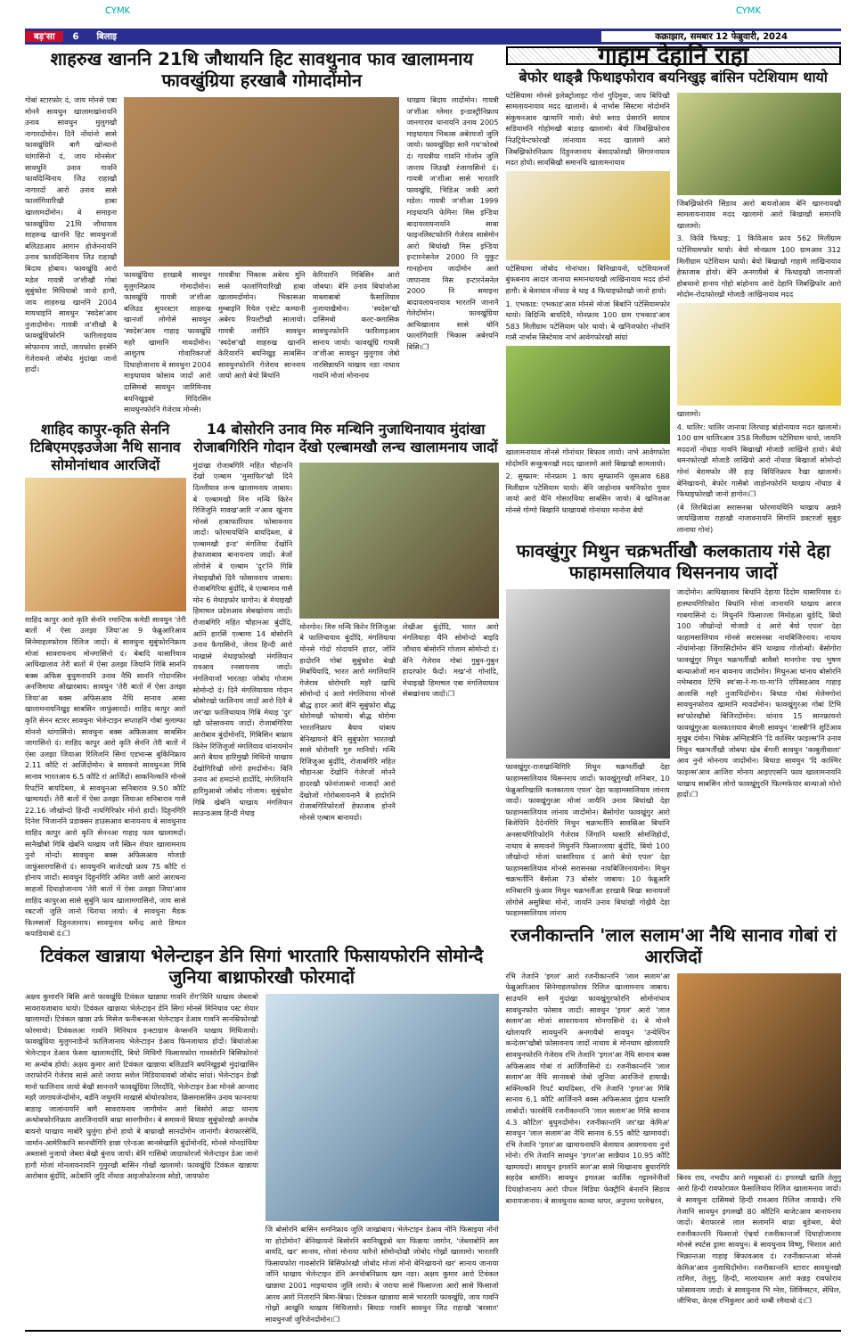CYMK CYMK
बड़'सा 6 बिलाइ कक्राझार, समबार 12 फेब्रुवारी, 2024
शाहरुख खाननि 21थि जौथायनि हिट सावथुनाव फाव खालामनाय फावखुंग्रिया हरखाबै गोमादोंमोन
गोबां स्टारफोर दं, जाय मोनसे एबा मोननै सावथुन खालामखांनायनि उनाव सावथुन मुलुगखौ नागारदोंमोन। दिनै नोंथांनो सासे फावखुंग्रिनि बागै खोन्थानो थांगासिनो दं, जाय मोनसेल' सावथुनि उनाव गावनि फावदिन्थिनाय जिउ राहाखौ नागारदों आरो उनाव सासे फालांगियारिखौ हाबा खालामदोंमोन। बे समाइना फावखुंग्रिया 21थि जौथायाव शाहरुख खाननि हिट सावथुनजों बलिउडआव आगान होजेननायनि उनाव फावदिन्थिनाय जिउ राहाखौ बिदाय होबाय। फावखुंग्रि आरो मडेल गायत्री ज'शीखौ गोबां सुबुंफोरा मिथियाबो जानो हागौ, जाय शाहरुख खाननि 2004 मायथाइनि सावथुन 'स्वदेस'आव नुजादोंमोन। गायत्री ज'शीखौ बै फावखुंग्रिफोरनि फारिलाइयाव सोफानाय जादों, जायफोरा हरसेनि गेजेरावनो जोबोद मुंदांखा जानो हादों।
फावखुंग्रिया हरखाबै सावथुन मुलुगनिफ्राय गोमादोंमोन। फावखुंग्रि गायत्री ज'शीआ बलिउड सुपरस्टार शाहरुख खानजों लोगोसे सावथुन 'स्वदेस'आव गाहाइ फावखुंग्रि महरै खामानि मावदोंमोन। आशुतष गोवारिकरजों दिथाहोजानाय बे सावथुना 2004 माइथायाव फोसाव जादों आरो दासिमबो सावथुन जारिमिनाव बयनिखुइबो गिदिरसिन सावथुनफोरनि गेजेराव मोनसे।
गायत्रीया भिकास अबेरय मुंनि सासे फालांगियारिखौ हाबा खालामदोंमोन। भिकासआ मुम्बाइनि रियेल एस्टेट कम्पानी अबेरय रियल्टीखौ सालायो। गायत्री जशीनि सावथुन 'स्वदेस'खौ शाहरुख खाननि केरियारनि बयनिखुइ साबसिन सावथुनफोरनि गेजेराव साननाय जायो आरो बेयो बिथांनि
केरियारनि गिबिसिन आरो जोबथा। बेनि उनाव बिथांजोआ माब्लाबाबो फैसालियाव नुजायाखैमोन। 'स्वदेस'खौ दासिमबो कल्ट-क्लासिक सावथुनफोरनि फारिलाइआव सानाय जायो। फावखुंग्रि गायत्री ज'शीआ सावथुन मुलुगाव जेबो नारसिन्नायनि थाखाय नङा नाथाय गावनि मोजां मोनानाय
थाखाय बिदाय लादोंमोन। गायत्री ज'शीआ ग्लेमार इन्डास्ट्रीनिफ्राय जानगाराव थानायनि उनाव 2005 माइथायाव भिकास अबेरयजों जुलि जायो। फावखुंग्रिहा सानै गथ'फोरबो दं। गायत्रीया गावनि गोजोन जुलि जानाय जिउखौ रंजागासिनो दं। गायत्री ज'शीआ सासे भारतारि फावखुंग्रि, भिडिअ जकी आरो मडेल। गायत्री ज'शीआ 1999 माइथायनि फेमिना मिस इन्डिया बादायलायनायनि साबा फाइनलिस्टफोरनि गेजेराव सासेमोन आरो बिथांखौ मिस इन्डिया इन्टारनेसनेल 2000 नि मुकुट गानहोनाय जादोंमोन आरो जापानाव मिस इन्टारनेसनेल 2000 नि समाइना बादायलायनायाव भारतनि जानानै गेलेदोंमोन। फावखुंग्रिया आथिखालाव सासे धोनि फालांगियारि भिकास अबेरयनि बिसि।❐
शाहिद कापुर-कृति सेननि टिबिएमएइउजेआ नैथि सानाव सोमोनांथाव आरजिदों
शाहिद कापुर आरो कृति सेननि रमान्टिक कमेडी सावथुन 'तेरी बातों में ऐसा उलझा जिया'आ 9 फेब्रुआरिआव सिनेमाहलफोराव रिलिज जादों। बे सावथुना सुबुंफोरनिफ्राय मोजां सावरायनाय मोनगासिनो दं। बेबादि थासारियाव आथिखालाव तेरी बातों में ऐसा उलझा जियानि गिबि साननि बक्स अफिस बुथुमनायनि उनाव नैथि साननि गोदानसिन अनजिमाया ओंखारबाय। सावथुन 'तेरी बातों में ऐसा उलझा जिया'आ बक्स अफिसआव नैथि सानाव आसा खालामनायनिखुइ साबसिन जाफुंसारदों। शाहिद कापुर आरो कृति सेनन स्टारर सावथुना भेलेन्टाइन सप्ताहनि गोबां मुलाम्फा मोननो थांगासिनो। सावथुना बक्स अफिसआव साबसिन जागासिनो दं। शाहिद कापुर आरो कृति सेननि तेरी बातों में ऐसा उलझा जियाआ रिलिजनि सिगां एडभान्स बुकिंनिफ्राय 2.11 कौटि रां आर्जिदोंमोन। बे समावनो सावथुनआ गिबि सानाव भारतआव 6.5 कौटि रां आर्जिदों। साकनिल्कनि मोनसे रिपर्टनि बायदिब्ला, बे सावथुनआ सनिबाराव 9.50 कौटि खामायदों। तेरी बातों में ऐसा उलझा जियाआ शनिबाराव गासै 22.16 जौखोन्दो हिन्दी नायगिरिफोर मोनो हादों। दिहुनगिरि दिनेश भिजाननि प्रडाक्सन हाउसआव बानायनाय बे सावथुनाव शाहिद कापुर आरो कृति सेननआ गाहाइ फाव खालामदों। सानैखौबो गिबि खेबनि थाखाय जयै स्क्रिन शेयार खालामनाय नुनो मोन्दों। सावथुना बक्स अफिसआव मोजाङै जाफुंसारगासिनो दं। सावथुननि बाजेटखौ फ्राय 75 कौटि रां होनाय जादों। सावथुन दिहुनगिरि अमित जशी आरो आराधना साहजों दिथाहोजानाय 'तेरी बातों में ऐसा उलझा जिया'आव शाहिद कापुरआ सासे सुबुंनि फाव खालामगासिनो, जाय सासे रबटजों जुलि जानो थिराथा लायो। बे सावथुना मैडक फिल्म्सजों दिहुनजानाय। सावथुनाव धर्मेन्द्र आरो डिम्पल कपाडियाबो दं।❐
14 बोसोरनि उनाव मिरु मन्थिनि नुजाथिनायाव मुंदांखा रोजाबगिरिनि गोदान देंखो एल्बामखौ लन्च खालामनाय जादों
मुंदांखा रोजाबगिरि महित चौहाननि देंखो एल्बाम 'मुसाफिर'खौ दिनै दिल्लीयाव लन्च खालामनाय जाबाय। बे एल्बामखौ मिरु मन्थि किरेन रिजिजुनि मावख'आरि न'आव खुंनाय मोनसे हाबाफारियाव फोसावनाय जादों। फोरमायथिनि बायदिब्ला, बे एल्बामखौ इन्ड' मंगलिया देंखोनि हेफाजाबाव बानायनाय जादों। बेजों लोगोसे बे एल्बाम 'दुर'नि गिबि मेथाइखौबो दिनै फोसावनाय जाबाय। रोजाबगिरिया बुंदोंदि, बे एल्बामाव गासै मोन 6 मेथाइफोर थागोन। बे मेथाइखौ हिमाचल प्रदेशआव सेबखांनाय जादों। रोजाबगिरि महित चौहानआ बुंदोंदि, आंनि हारसिं एल्बामा 14 बोसोरनि उनाव फैगासिनो, जेराव हिन्दी आरो माखासे मेथाइफोरखौ मंगलियान रावआव रनसायनाय जादों। मंगलियाजों भारतहा जोबोद गोजाम सोमोन्दो दं। दिनै मंगलियायाव गोदान बोसोरखो फालिनाय जादों आरो दिनै बे जर'खा फालिथायाव गिबि मेथाइ 'दुर' खौ फोसावनाय जादों। रोजाबगिरिया आरोबाव बुंदोंमोनदि, गिबिसिन बाथ्राय किरेन रिजिजुजों मंगलियाव थांनायमोन आरो बैयाव हारिमुखौ मिथिनो थाखाय देंखोगिरिखौ लोगो हमदोंमोन। बिनि उनाव आं हमदांनो हादोंदि, मंगलियानि हारिमुआबो जोबोद गोजाम। सुबुंफोरा गिबि खेबनि थाखाय मंगलियान साउन्डआव हिन्दी मेथाइ
मोनगोन। मिरु मन्थि किरेन रिजिजुआ बे फालिथायाव बुंदोंदि, मंगलियाया मोनसे गोदो गोदायनि हादर, जोंनि हादोरनि गोबां सुबुंफोरा बेखौ मिबथियादि, भारत आरो मंगलियानि गेजेराव धोरोमारि महरै खाथि सोमोन्दो दं आरो मंगलियाया मोनसे बौद्ध हादर आरो बैनि सुबुंफोरा बौद्ध धोरोमखौ फोथायो। बौद्ध धोरोमा भारतनिफ्राय बैयाव थांबाय बेनिखायनो बैनि सुबुंफोरा भारतखौ सासे धोरोमारि गुरु मानियो। मन्थि रिजिजुआ बुंदोंदि, रोजाबगिरि महित चौहानआ देंखोनि गेजेरजों मोननै हादरखौ फोनांजाबनो नाजादों आरो देंखोजों गोरोबलायनानै बै हादोरनि रोजाबगिरिफोरजों हेफाजाब होननै मोनसे एल्बाम बानायदों।
लेखीआ बुंदोंदि, भारत आरो मंगलियाहा थैनि सोमोन्दो बाइदि जौथाय बोसोरनि गोजाम सोमोन्दो दं। बेनि गेजेराव गोबां गुबुन-गुबुन हादरफोर फैदों। मख'नो गोनांदि, मेथाइखौ हिमाचल एबा मंगलियायाव सेबखांनाय जादों।❐
टिवंकल खान्नाया भेलेन्टाइन डेनि सिगां भारतारि फिसायफोरनि सोमोन्दै जुनिया बाथ्राफोरखौ फोरमादों
अक्षय कुमारनि बिसि आरो फावखुंग्रि टिवंकल खान्नाया गावनि रोंग'थिनि थाखाय जेब्लाबो सावरायजाबाय थायो। टिवंकल खान्नाया भेलेन्टाइन डेनि सिगां मोनसे मिनिथाव पस्ट शेयार खालामदों। टिवंकल खान्ना उर्फ मिसेज फनीबन्सआ भेलेन्टाइन डेआव गावनि सानस्रिफोरखौ फोरमायो। टिवंकलआ गावनि मिनिथाव इन्स्टाग्राम केप्सननि थाखाय मिथिजायो। फावखुंग्रिया मुलुगनाङैनो फालिजानाय भेलेन्टाइन डेआव फिनजाथाय होदों। बिथांजोआ भेलेन्टाइन डेआव फेस्ला खालामदोंदि, बियो मिथिगौ फिसायफोरा गावसोरनि बिसिफोरनो मा अन्थोब होयो। अक्षय कुमार आरो टिवंकल खान्नाया बलिउडनि बयनिखुइबो मुंदांखासिन जराफोरनि गेजेराव सासे आरो जराया सशेल मिडियायावबो जोबोद सांग्रां। भेलेन्टाइन डेखौ मानो फालिनाय जायो बेखौ साननानै फावखुंग्रिया लिरदोंदि, भेलेन्टाइन डेआ मोनसे आन्जाद महरै जागायजेन्दोंमोन, बर्डनि जथुमनि माखासे बोथोरफोराव, क्रिसमाससिन उनाव फाननाया बाङाइ जालांनायनि बागै सावरायनाय जागौमोन आरो बिसोरो आद्रा थानाय अन्थोबफोरनिफ्राय आरजिनायनि बाथ्रा सानगौमोन। बे समावनो बिथाङ सुबुंफोरखौ अनथोब बायनो थाखाय माबोरै थुलुंगा होनो हायो बे बाथ्राखौ सानदोंमोन जानांगौ। बेराफारसेथिं, जार्मान-आमेरिकानि सानथौगिरि हान्ना एरेन्डआ सानसेखालि बुंदोंमोनदि, मोनसे मोनदांथिया अब्लासो नुजायो जेब्ला बेखौ बुंनाय जायो। बेनि गासिबो जाग्राफोरजों भेलेन्टाइन डेआ जानो हागौ मोजां मोनलायनायनि गुमुरखौ बासिन गोखों खालामो। फावखुंग्रि टिवंकल खान्नाया आरोबाव बुंदोंदि, अदेबानि जुदि नोंथाङ आइजोफोरनाव सोडो, जायफोरा
जि बोसोरनि बासिन समनिफ्राय जुलि जाखांबाय। भेलेन्टाइन डेआव नोंनि फिसाइया नोंनो मा होदोंमोन? बेनिखायनो बिसोरनि बयनिखुइबो थार फिन्नाया जागोन, 'जेब्लाबोनि सम बायदि, खर' सानाय, मोजां मोनाया थारैनो सोमोन्दोखौ जोबोद गोख्रों खालामो। भारतारि फिसायफोरा गावसोरनि बिसिफोरखौ जोबोद मोजां मोनो बेनिखायनो खर' सानाय जानाया जोंनि थाखाय भेलेन्टाइन डेनि अनथोबनिफ्राय खम नङा। अक्षय कुमार आरो टिवंकल खान्नाया 2001 माइथायाव जुलि लायो। बे जराया सासे फिसाज्ला आरो सासे फिसाजो आरव आरो नितारानि बिमा-बिफा। टिवंकल खान्नाया सासे भारतारि फावखुंग्रि, जाय गावनि गोख्रों आखुनि थाखाय मिथिजायो। बिथाङ गावनि सावथुन जिउ राहाखौ 'बरसात' सावथुनजों जुरिजेनदोंमोन।❐
गाहाम देहानि राहा
बेफोर थाङ्ब्रै फिथाइफोराव बयनिखुइ बांसिन पटेशियाम थायो
पटेसियामा मोनसे इलेक्ट्रोलाइट गोनां गुदिमुवा, जाय बिपिखौ सामलायनायाव मदद खालामो। बे नार्भास सिस्टमा मोदोमनि संकुचनआव खामानि मावो। बेयो ब्लाड प्रेसारनि सायाव सडियामनि गोहोमखौ बाङाइ खालामो। बेयो जिबख्रिफोराव निउट्रियेन्टफोरखौ लांनायाव मदद खालामो आरो जिबख्रिफोरनिफ्राय दिहुनजानाय बेसादफोरखौ सिगारनायाव मदत होयो। सावस्रिखौ समानथि खालामनायाव
पटेसियामा जोबोद गोनांथार। बिनिखायनो, पटेशियामजों बुंफबनाय आदार जानाया समानथायखौ लाखिनायाव मदद होनो हागौ। बे बेलायाव नोंथाङ बे थाइ 4 फिथाइफोरखौ जानो हायो।
1. एभकाड: एभकाड'आव मोनसे मोजां बिबांनि पटेसियामफोर थायो। बिदिन्थि बायदियै, मोनफ्राय 100 ग्राम एभकाड'आव 583 मिलीग्राम पटेसियाम फोर थायो। बे खनिजफोरा नोंथांनि गासै नार्भास सिस्टेमाव नार्भ आवेगफोरखौ सांग्रां
खालामनायाव मोनसे गोनांथार बिफाव लायो। नार्भ आवेगफोरा मोदोमनि सन्कुचनखौ मदद खालामो आरो बिखाखौ सामलायो।
2. सुम्फ्राम: मोनफ्राम 1 काप सुम्फ्रामनि जुसआव 688 मिलीग्राम पटेसियाम थायो। बेनि जाहोनाव धमनिफोरा गुवार जायो आरो थैनि गोसारथिया साबसिन जायो। बे खनिजआ मोनसे गोग्गो बिखानि थाखायबो गोनांथार मानोना बेयो
जिबख्रिफोरनि सिङाव आरो बायजोआव बेनि खारनायखौ सामलायनायाव मदद खालामो आरो बिखाखौ समानथि खालामो।
3. किवि फिथाइ: 1 किविआव फ्राय 562 मिलीग्राम पटेशियामफोर थायो। बेयो मोनफ्राम 100 ग्रामआव 312 मिलीग्राम पटेशियाम थायो। बेयो बिखाखौ गाहामै लाखिनायाव हेफाजाब होयो। बेनि अनगायैबो बे फिथाइखौ जानायजों होबथानो हानाय गोहो बांहोनाय आरो देहानि जिबख्रिफोर आरो मोदोम-रोदाफोरखौ मोजाङै लाखिनायाव मदद
खालामो।
4. थालिर: थालिर जानाया लिरथाइ बांहोनायाव मदत खालामो। 100 ग्राम थालिरआव 358 मिलीग्राम पटेशियाम थायो, जायनि मददजों नोंथाङ गावनि बिखाखौ मोजाङै लाखिनो हायो। बेयो धमनफोरखौ मोजाङै लाखियो आरो नोंथाङ बिखाजों सोमोन्दो गोनां बेरामफोर जैरै हाइ बिपिनिफ्राय रैखा खालामो। बेनिखायनो, बेफोर गासैबो जाहोनफोरनि थाखाय नोंथाङ बे फिथाइफोरखौ जानो हागोन।❐
(बे लिरबिदांआ सरासनस्रा फोरमायथिनि थाखाय अन्नानै जायखिजाया राहाखौ नाजावनायनि सिगांनि डक्टरजों सुबुङ लानाया गोनां)
फावखुंगुर मिथुन चक्रभर्तीखौ कलकाताय गंसे देहा फाहामसालियाव थिसननाय जादों
फावखुंगुर-राजखान्थिगिरि मिथुन चक्रभर्तीखौ देहा फाहामसालियाव थिसननाय जादों। फावखुंगुरखौ शनिबार, 10 फेब्रुआरिखालि कलकाताय एपल' देहा फाहामसालियाव लांनाय जादों। फावखुंगुरआ मोजां जायैनि उनाव बिथांखौ देहा फाहामसालियाव लांनाय जादोंमोन। बैसोगोरा फावखुंगुर आरो बिजेपिनि दैदेनगिरि मिथुन चक्रभर्तीनि सावस्रिआ बिथांनि अनसायगिरिफोरनि गेजेराव जिंगानि थासारि सोमजिहोदों, नाथाय बे समावनो मिथुननि फिसाज्लाया बुंदोंदि, बियो 100 जौखोन्दो मोजां थासारियाव दं आरो बेयो एपल' देहा फाहामसालियाव मोनसे सरासनस्रा नायबिजिरनायमोन। मिथुन चक्रभर्तीनि बैसोआ 73 बोसोर जाबाय। 10 फेब्रुआरि शनिबारनि फुंआव मिथुन चक्रभर्तीआ हरखाबै बिखा सानायजों लोगोसे असुबिधा मोनो, जायनि उनाव बिथांखौ गोख्रैयै देहा फाहामसालियाव लांनाय
जादोंमोन। आथिखालाव बिथांनि देहाया दिदोम थासारियाव दं। हास्थायगिरिफोरा बिथांनि मोजां जानायनि थाखाय आरज गाबगासिनो दं। मिथुननि फिसाज्ला मिमोहआ बुङेदि, बियो 100 जौखोन्दो मोजाङै दं आरो बेयो एपल' देहा फाहामसालियाव मोनसे सरासनस्रा नायबिजिरनाय। नाथाय नोंथांमोनहा जिंगासिदोंमोन बेनि थाखाय गोजोन्थों। बैसोगोरा फावखुंगुर मिथुन चक्रभर्तीखौ बावैसो मानगोना पद्म भुषण बान्थाओजों मान बावनाय जादोंमोन। मिथुनआ थांनाय बोसोरनि नभेम्बराव टिभि स्व'सा-रे-गा-पा-मा'नि एपिसडआव गाहाइ आलासि महरै नुजाथिदोंमोन। बिथाङ गोबां मेलेमगोनां सावथुनफोराव खामानि मावदोंमोन। फावखुंगुरआ गोबां टिभि स्व'फोरखौबो बिजिरदोंमोन। थांनाय 15 सानफ्रायनो फावखुंगुरआ कलकातायाव बेंगली सावथुन 'शास्त्री'नि शुटिंआव मुखुब दंमोन। भिबेक अग्निहत्रीनि 'दि काश्मिर फाइल्स'नि उनाव मिथुन चक्रभर्तीखौ जोबथा खेब बेंगली सावथुन 'काबुलीवाला' आव नुनो मोननाय जादोंमोन। बिथाङ सावथुन 'दि काश्मिर फाइल्स'आव आजिरा मोनाय आइएएसनि फाव खालामनायनि थाखाय साबसिन लोगो फावखुंगुरनि फिल्मफेयार बान्थाओ मोनो हादों।❐
रजनीकान्तनि 'लाल सलाम'आ नैथि सानाव गोबां रां आरजिदों
रभि तेजानि 'इगल' आरो रजनीकान्तनि 'लाल सलाम'आ फेब्रुआरिआव सिनेमाहलफोराव रिलिज खालामनाय जाबाय। साउथनि सानै मुंदांखा फावखुंगुरफोरनि सोमोनांथाव सावथुनफोरा फोसाव जादों। सावथुन 'इगल' आरो 'लाल सलाम'आ मोजां सावरायनाय मोनगासिनो दं। बे मोननै खोलायारि सावथुननि अनगायैबो सावथुन 'उन्येश्पिन कन्देतम'खौबो फोसावनाय जादों नाथाय बे मोनथाम खोलायारि सावथुनफोरनि गेजेराव रभि तेजानि 'इगल'आ नैथि सानाव बक्स अफिसआव गोबां रां आर्जिगासिनो दं। रजनीकान्तनि 'लाल सलाम'आ नैथि सानावबो जेबो जुनिया आरजिनो हायाखै। सक्निल्कनि रिपर्ट बायदिब्ला, रभि तेजानि 'इगल'आ गिबि सानाव 6.1 कौटि आर्जिनानै बक्स अफिसआव दुंहाव थासारि लाबोदों। फारसेथिं रजनीकान्तनि 'लाल सलाम'आ गिबि सानाव 4.3 कौटिल' बुथुमदोंमोन। रजनीकान्तनि जर'खा केमिअ' सावथुन 'लाल सलाम'आ नैथि सानाव 6.55 कौटि खामायदों। रभि तेजानि 'इगल'आ खामायनायनि बेलायाव आवगयनाय नुनो मोनो। रभि तेजानि सावथुन 'इगल'आ सान्नैयाव 10.95 कौटि खामायदों। सावथुन इगलनि सल'आ सासे थिखानाय बुथारगिरि सहदेब बार्मानि। सावथुन इगलआ कार्तिक गट्टामनेनीजों दिथाहोजानाय आरो पीपल मिडिया फेक्ट्रीनि बेनारनि सिङाव बानायजानाय। बे सावथुनाव काव्या थापर, अनुपमा परमेश्वरन,
बिनय राय, नभदीप आरो मधुबाओ दं। इगलखौ खालि तेलुगु आरो हिन्दी रावफोरावल फैसालियाव रिलिज खालामनाय जादों। बे सावथुना दासिमबो हिन्दी रावआव रिलिज जायाखै। रभि तेजानि सावथुन इगलखौ 80 कौटिनि बाजेटआव बानायनाय जादों। बेराफारसे लाल सलामनि बाथ्रा बुङेब्ला, बेयो रजनीकान्तनि फिसाजो ऐश्वर्या रजनीकान्तजों दिथाहोजानाय मोनसे स्पर्टस ड्रामा सावथुन। बे सावथुनाव विष्णु, भिशाल आरो भिक्रान्तआ गाहाइ बिफावआव दं। रजनीकान्तआ मोनसे केमिअ'आव नुजाथिदोंमोन। रजनीकान्तनि स्टारार सावथुनखौ तामिल, तेलुगु, हिन्दी, मालायालम आरो कन्नड़ रावफोराव फोसावनाय जादों। बे सावथुनाव भि ग्नेश, लिविंग्सटन, सेंथिल, जीभिथा, केएस रभिकुमार आरो थम्बी रमैयाबो दं।❐